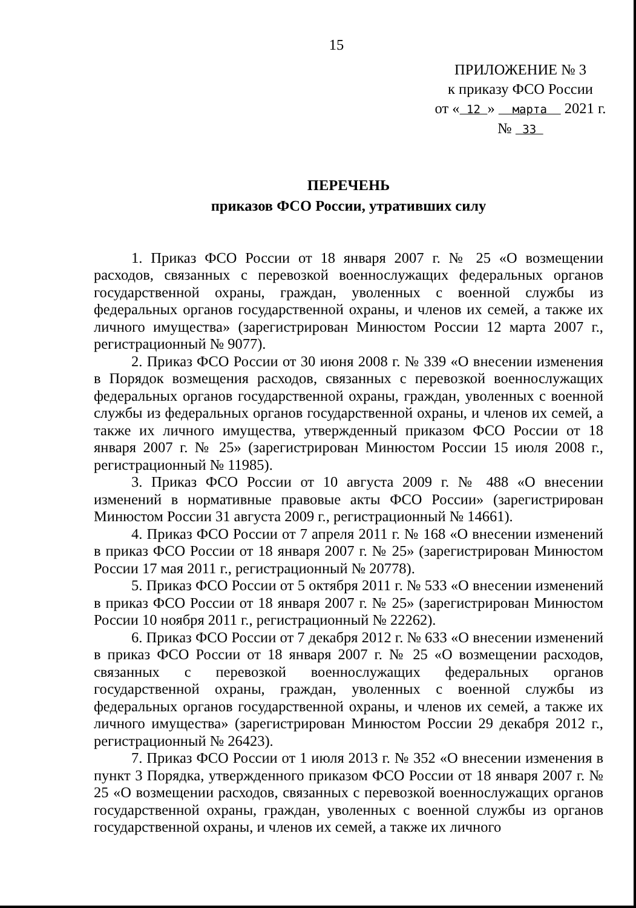15
ПРИЛОЖЕНИЕ № 3
к приказу ФСО России
от « 12 » марта 2021 г.
№ 33
ПЕРЕЧЕНЬ
приказов ФСО России, утративших силу
1. Приказ ФСО России от 18 января 2007 г. № 25 «О возмещении расходов, связанных с перевозкой военнослужащих федеральных органов государственной охраны, граждан, уволенных с военной службы из федеральных органов государственной охраны, и членов их семей, а также их личного имущества» (зарегистрирован Минюстом России 12 марта 2007 г., регистрационный № 9077).
2. Приказ ФСО России от 30 июня 2008 г. № 339 «О внесении изменения в Порядок возмещения расходов, связанных с перевозкой военнослужащих федеральных органов государственной охраны, граждан, уволенных с военной службы из федеральных органов государственной охраны, и членов их семей, а также их личного имущества, утвержденный приказом ФСО России от 18 января 2007 г. № 25» (зарегистрирован Минюстом России 15 июля 2008 г., регистрационный № 11985).
3. Приказ ФСО России от 10 августа 2009 г. № 488 «О внесении изменений в нормативные правовые акты ФСО России» (зарегистрирован Минюстом России 31 августа 2009 г., регистрационный № 14661).
4. Приказ ФСО России от 7 апреля 2011 г. № 168 «О внесении изменений в приказ ФСО России от 18 января 2007 г. № 25» (зарегистрирован Минюстом России 17 мая 2011 г., регистрационный № 20778).
5. Приказ ФСО России от 5 октября 2011 г. № 533 «О внесении изменений в приказ ФСО России от 18 января 2007 г. № 25» (зарегистрирован Минюстом России 10 ноября 2011 г., регистрационный № 22262).
6. Приказ ФСО России от 7 декабря 2012 г. № 633 «О внесении изменений в приказ ФСО России от 18 января 2007 г. № 25 «О возмещении расходов, связанных с перевозкой военнослужащих федеральных органов государственной охраны, граждан, уволенных с военной службы из федеральных органов государственной охраны, и членов их семей, а также их личного имущества» (зарегистрирован Минюстом России 29 декабря 2012 г., регистрационный № 26423).
7. Приказ ФСО России от 1 июля 2013 г. № 352 «О внесении изменения в пункт 3 Порядка, утвержденного приказом ФСО России от 18 января 2007 г. № 25 «О возмещении расходов, связанных с перевозкой военнослужащих органов государственной охраны, граждан, уволенных с военной службы из органов государственной охраны, и членов их семей, а также их личного